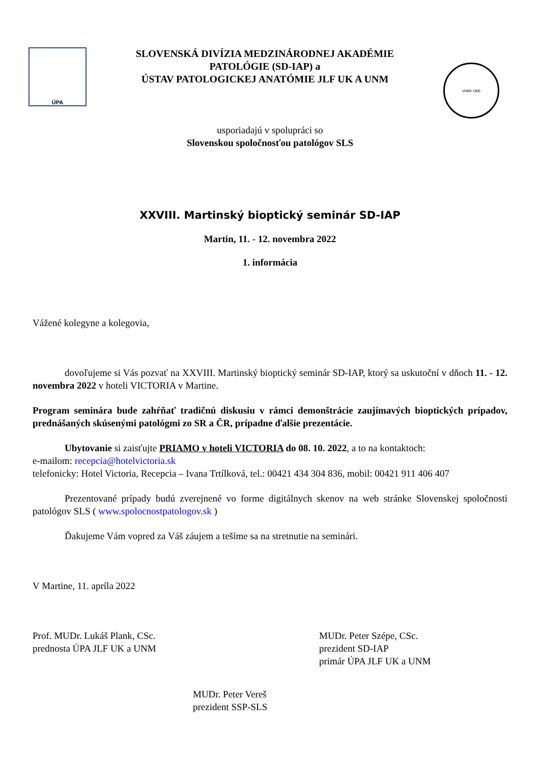ÚPA
SLOVENSKÁ DIVÍZIA MEDZINÁRODNEJ AKADÉMIE
PATOLÓGIE (SD-IAP) a
ÚSTAV PATOLOGICKEJ ANATÓMIE JLF UK A UNM
IAMM 1906
usporiadajú v spolupráci so
Slovenskou spoločnosťou patológov SLS
XXVIII. Martinský bioptický seminár SD-IAP
Martin, 11. - 12. novembra 2022
1. informácia
Vážené kolegyne a kolegovia,
dovoľujeme si Vás pozvať na XXVIII. Martinský bioptický seminár SD-IAP, ktorý sa uskutoční v dňoch 11. - 12. novembra 2022 v hoteli VICTORIA v Martine.
Program seminára bude zahŕňať tradičnú diskusiu v rámci demonštrácie zaujímavých bioptických prípadov, prednášaných skúsenými patológmi zo SR a ČR, prípadne ďalšie prezentácie.
Ubytovanie si zaisťujte PRIAMO v hoteli VICTORIA do 08. 10. 2022, a to na kontaktoch:
e-mailom: recepcia@hotelvictoria.sk
telefonicky: Hotel Victoria, Recepcia – Ivana Trtílková, tel.: 00421 434 304 836, mobil: 00421 911 406 407
Prezentované prípady budú zverejnené vo forme digitálnych skenov na web stránke Slovenskej spoločnosti patológov SLS ( www.spolocnostpatologov.sk )
Ďakujeme Vám vopred za Váš záujem a tešíme sa na stretnutie na seminári.
V Martine, 11. apríla 2022
Prof. MUDr. Lukáš Plank, CSc.
prednosta ÚPA JLF UK a UNM
MUDr. Peter Szépe, CSc.
prezident SD-IAP
primár ÚPA JLF UK a UNM
MUDr. Peter Vereš
prezident SSP-SLS